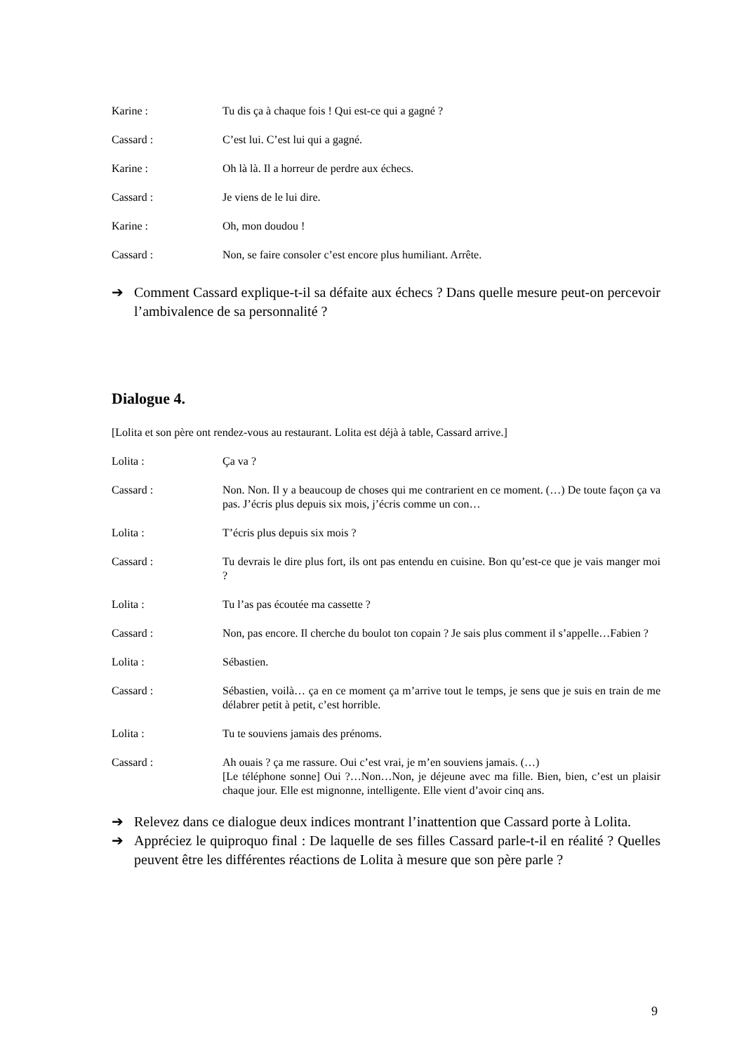Karine : Tu dis ça à chaque fois ! Qui est-ce qui a gagné ?
Cassard : C’est lui. C’est lui qui a gagné.
Karine : Oh là là. Il a horreur de perdre aux échecs.
Cassard : Je viens de le lui dire.
Karine : Oh, mon doudou !
Cassard : Non, se faire consoler c’est encore plus humiliant. Arrête.
➔ Comment Cassard explique-t-il sa défaite aux échecs ? Dans quelle mesure peut-on percevoir l’ambivalence de sa personnalité ?
Dialogue 4.
[Lolita et son père ont rendez-vous au restaurant. Lolita est déjà à table, Cassard arrive.]
Lolita : Ça va ?
Cassard : Non. Non. Il y a beaucoup de choses qui me contrarient en ce moment. (…) De toute façon ça va pas. J’écris plus depuis six mois, j’écris comme un con…
Lolita : T’écris plus depuis six mois ?
Cassard : Tu devrais le dire plus fort, ils ont pas entendu en cuisine. Bon qu’est-ce que je vais manger moi ?
Lolita : Tu l’as pas écoutée ma cassette ?
Cassard : Non, pas encore. Il cherche du boulot ton copain ? Je sais plus comment il s’appelle…Fabien ?
Lolita : Sébastien.
Cassard : Sébastien, voilà… ça en ce moment ça m’arrive tout le temps, je sens que je suis en train de me délabrer petit à petit, c’est horrible.
Lolita : Tu te souviens jamais des prénoms.
Cassard : Ah ouais ? ça me rassure. Oui c’est vrai, je m’en souviens jamais. (…)
[Le téléphone sonne] Oui ?…Non…Non, je déjeune avec ma fille. Bien, bien, c’est un plaisir chaque jour. Elle est mignonne, intelligente. Elle vient d’avoir cinq ans.
➔ Relevez dans ce dialogue deux indices montrant l’inattention que Cassard porte à Lolita.
➔ Appréciez le quiproquo final : De laquelle de ses filles Cassard parle-t-il en réalité ? Quelles peuvent être les différentes réactions de Lolita à mesure que son père parle ?
9